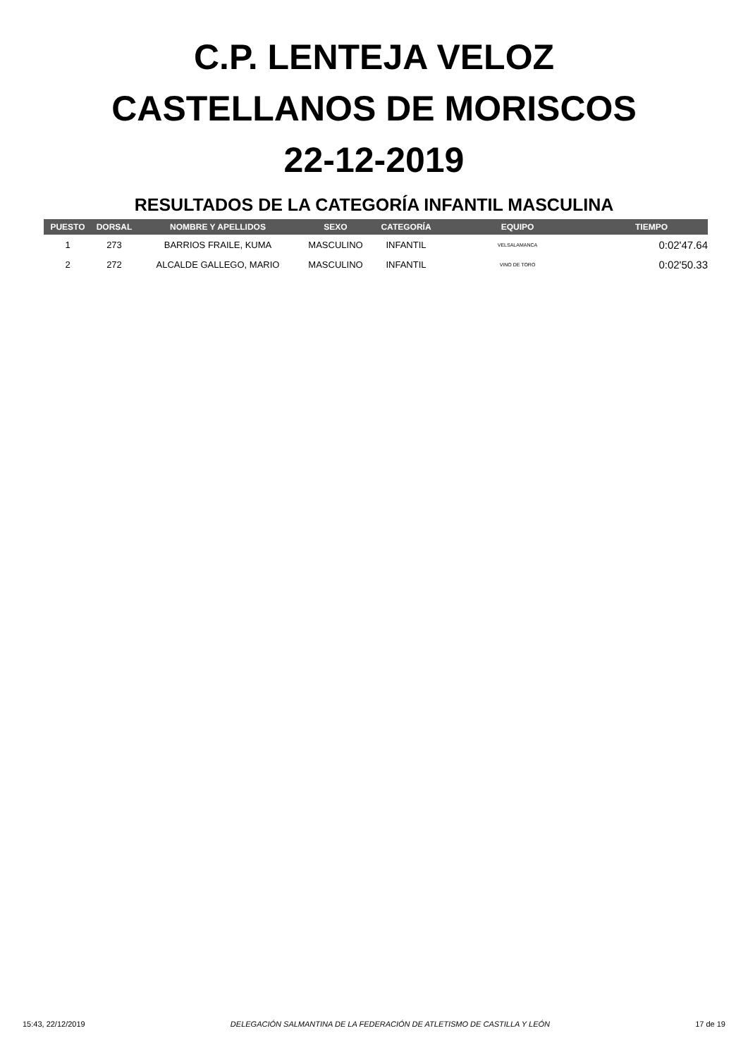C.P. LENTEJA VELOZ
CASTELLANOS DE MORISCOS
22-12-2019
RESULTADOS DE LA CATEGORÍA INFANTIL MASCULINA
| PUESTO | DORSAL | NOMBRE Y APELLIDOS | SEXO | CATEGORÍA | EQUIPO | TIEMPO |
| --- | --- | --- | --- | --- | --- | --- |
| 1 | 273 | BARRIOS FRAILE, KUMA | MASCULINO | INFANTIL | VELSALAMANCA | 0:02'47.64 |
| 2 | 272 | ALCALDE GALLEGO, MARIO | MASCULINO | INFANTIL | VINO DE TORO | 0:02'50.33 |
15:43, 22/12/2019 DELEGACIÓN SALMANTINA DE LA FEDERACIÓN DE ATLETISMO DE CASTILLA Y LEÓN 17 de 19